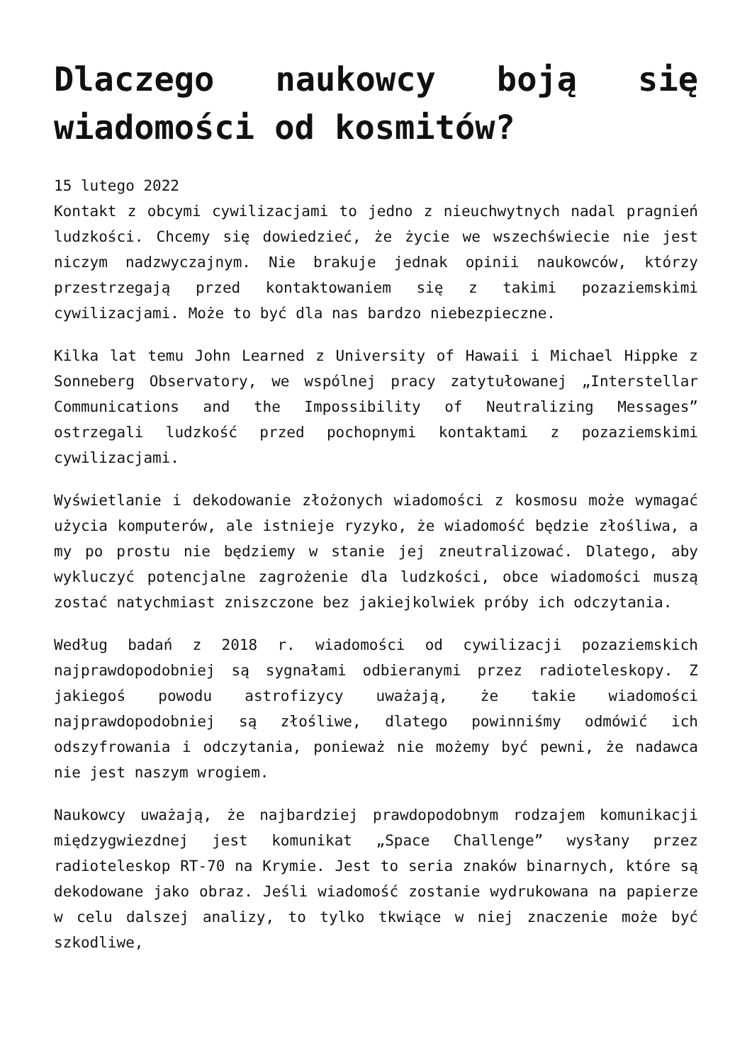Dlaczego naukowcy boją się wiadomości od kosmitów?
15 lutego 2022
Kontakt z obcymi cywilizacjami to jedno z nieuchwytnych nadal pragnień ludzkości. Chcemy się dowiedzieć, że życie we wszechświecie nie jest niczym nadzwyczajnym. Nie brakuje jednak opinii naukowców, którzy przestrzegają przed kontaktowaniem się z takimi pozaziemskimi cywilizacjami. Może to być dla nas bardzo niebezpieczne.
Kilka lat temu John Learned z University of Hawaii i Michael Hippke z Sonneberg Observatory, we wspólnej pracy zatytułowanej „Interstellar Communications and the Impossibility of Neutralizing Messages” ostrzegali ludzkość przed pochopnymi kontaktami z pozaziemskimi cywilizacjami.
Wyświetlanie i dekodowanie złożonych wiadomości z kosmosu może wymagać użycia komputerów, ale istnieje ryzyko, że wiadomość będzie złośliwa, a my po prostu nie będziemy w stanie jej zneutralizować. Dlatego, aby wykluczyć potencjalne zagrożenie dla ludzkości, obce wiadomości muszą zostać natychmiast zniszczone bez jakiejkolwiek próby ich odczytania.
Według badań z 2018 r. wiadomości od cywilizacji pozaziemskich najprawdopodobniej są sygnałami odbieranymi przez radioteleskopy. Z jakiegoś powodu astrofizycy uważają, że takie wiadomości najprawdopodobniej są złośliwe, dlatego powinniśmy odmówić ich odszyfrowania i odczytania, ponieważ nie możemy być pewni, że nadawca nie jest naszym wrogiem.
Naukowcy uważają, że najbardziej prawdopodobnym rodzajem komunikacji międzygwiezdnej jest komunikat „Space Challenge” wysłany przez radioteleskop RT-70 na Krymie. Jest to seria znaków binarnych, które są dekodowane jako obraz. Jeśli wiadomość zostanie wydrukowana na papierze w celu dalszej analizy, to tylko tkwiące w niej znaczenie może być szkodliwe,